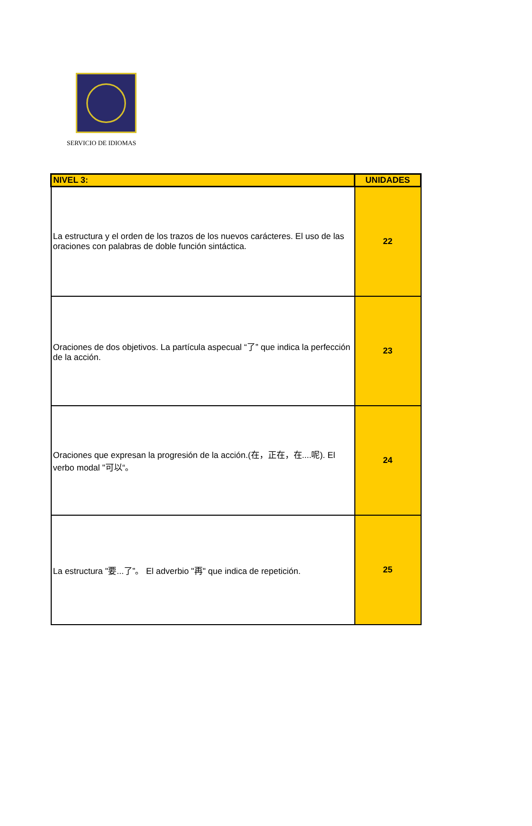SERVICIO DE IDIOMAS
| NIVEL 3: | UNIDADES |
| --- | --- |
| La estructura y el orden de los trazos de los nuevos carácteres. El uso de las oraciones con palabras de doble función sintáctica. | 22 |
| Oraciones de dos objetivos. La partícula aspecual “了” que indica la perfección de la acción. | 23 |
| Oraciones que expresan la progresión de la acción.(在，正在，在....呢). El verbo modal "可以“。 | 24 |
| La estructura "要...了”。 El adverbio "再" que indica de repetición. | 25 |